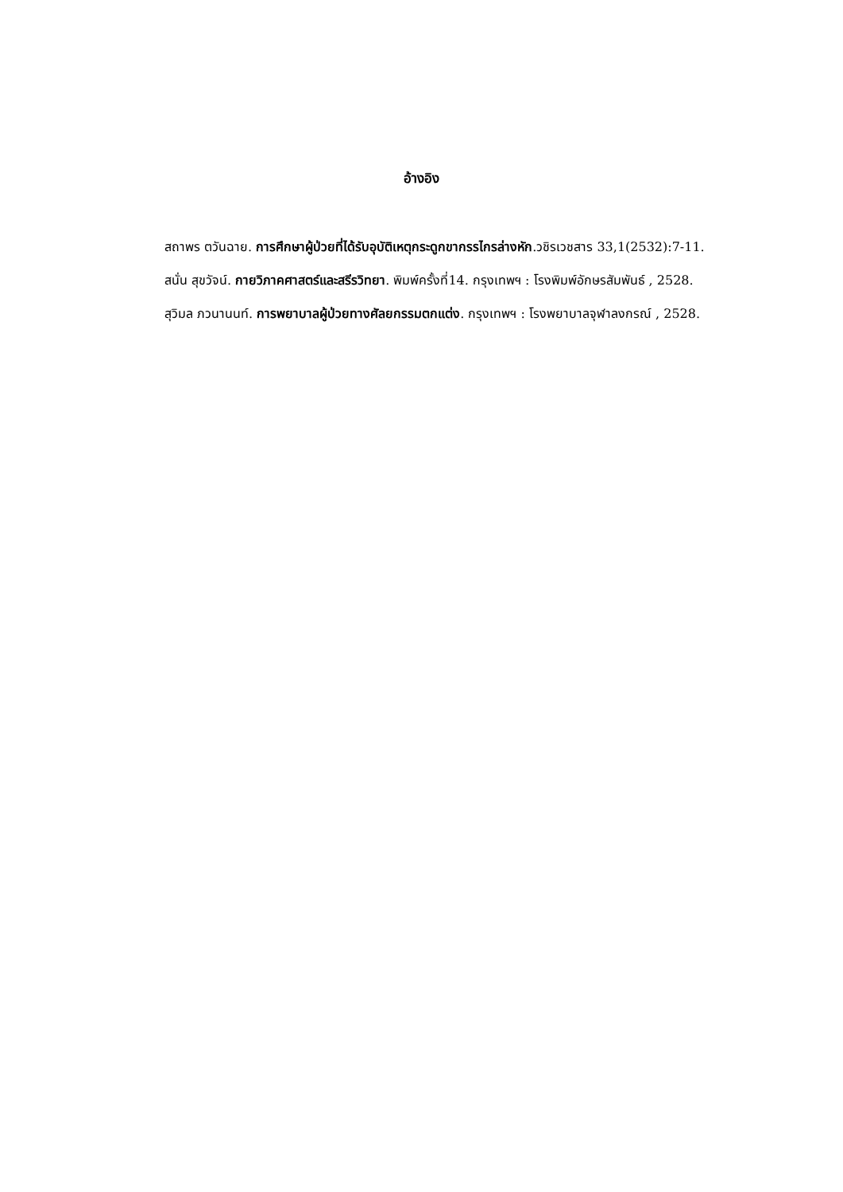อ้างอิง
สถาพร ตวันฉาย. การศึกษาผู้ป่วยที่ได้รับอุบัติเหตุกระดูกขากรรไกรล่างหัก.วชิรเวชสาร 33,1(2532):7-11.
สนั่น สุขวัจน์. กายวิภาคศาสตร์และสรีรวิทยา. พิมพ์ครั้งที่14. กรุงเทพฯ : โรงพิมพ์อักษรสัมพันธ์ , 2528.
สุวิมล ภวนานนท์. การพยาบาลผู้ป่วยทางศัลยกรรมตกแต่ง. กรุงเทพฯ : โรงพยาบาลจุฬาลงกรณ์ , 2528.